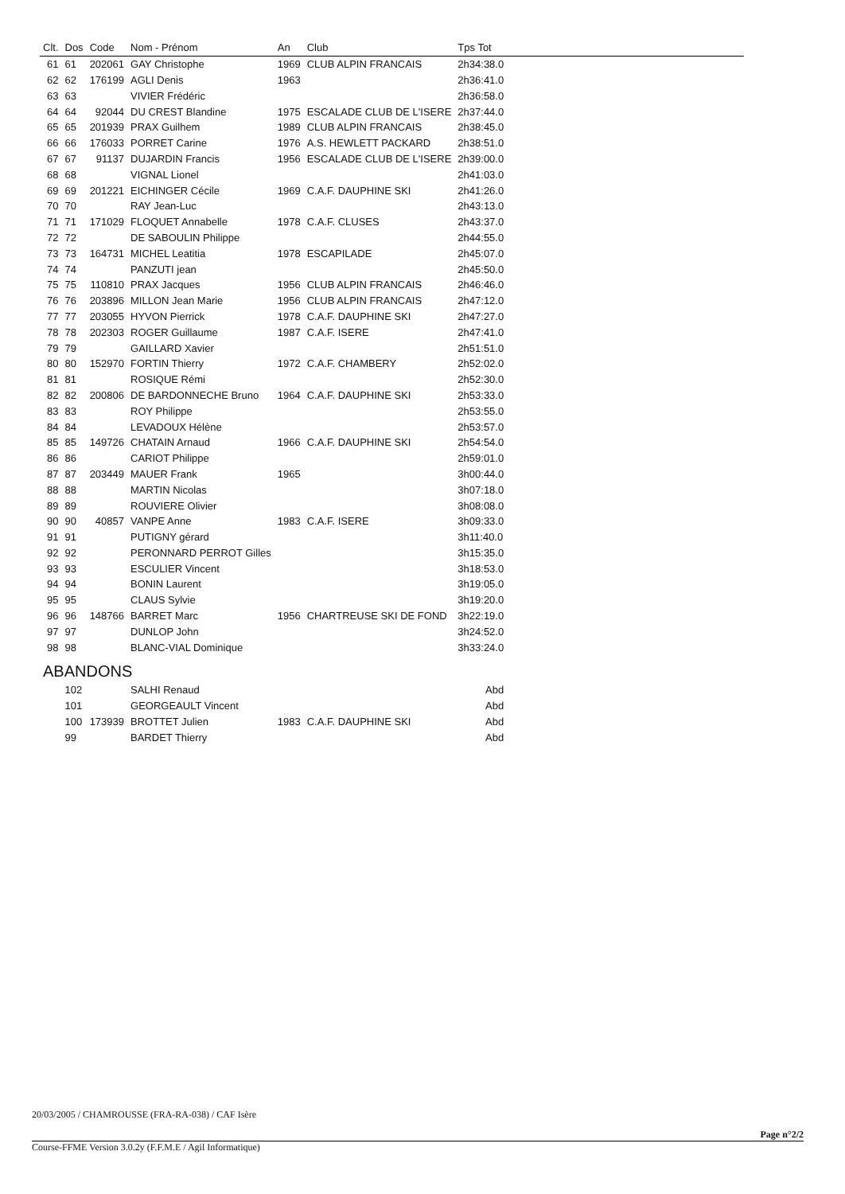| Clt. | Dos | Code | Nom - Prénom | An | Club | Tps Tot | |
| --- | --- | --- | --- | --- | --- | --- | --- |
| 61 | 61 | 202061 | GAY Christophe | 1969 | CLUB ALPIN FRANCAIS | 2h34:38.0 | |
| 62 | 62 | 176199 | AGLI Denis | 1963 | | 2h36:41.0 | |
| 63 | 63 | | VIVIER Frédéric | | | 2h36:58.0 | |
| 64 | 64 | 92044 | DU CREST Blandine | 1975 | ESCALADE CLUB DE L'ISERE | 2h37:44.0 | |
| 65 | 65 | 201939 | PRAX Guilhem | 1989 | CLUB ALPIN FRANCAIS | 2h38:45.0 | |
| 66 | 66 | 176033 | PORRET Carine | 1976 | A.S. HEWLETT PACKARD | 2h38:51.0 | |
| 67 | 67 | 91137 | DUJARDIN Francis | 1956 | ESCALADE CLUB DE L'ISERE | 2h39:00.0 | |
| 68 | 68 | | VIGNAL Lionel | | | 2h41:03.0 | |
| 69 | 69 | 201221 | EICHINGER Cécile | 1969 | C.A.F. DAUPHINE SKI | 2h41:26.0 | |
| 70 | 70 | | RAY Jean-Luc | | | 2h43:13.0 | |
| 71 | 71 | 171029 | FLOQUET Annabelle | 1978 | C.A.F. CLUSES | 2h43:37.0 | |
| 72 | 72 | | DE SABOULIN Philippe | | | 2h44:55.0 | |
| 73 | 73 | 164731 | MICHEL Leatitia | 1978 | ESCAPILADE | 2h45:07.0 | |
| 74 | 74 | | PANZUTI jean | | | 2h45:50.0 | |
| 75 | 75 | 110810 | PRAX Jacques | 1956 | CLUB ALPIN FRANCAIS | 2h46:46.0 | |
| 76 | 76 | 203896 | MILLON Jean Marie | 1956 | CLUB ALPIN FRANCAIS | 2h47:12.0 | |
| 77 | 77 | 203055 | HYVON Pierrick | 1978 | C.A.F. DAUPHINE SKI | 2h47:27.0 | |
| 78 | 78 | 202303 | ROGER Guillaume | 1987 | C.A.F. ISERE | 2h47:41.0 | |
| 79 | 79 | | GAILLARD Xavier | | | 2h51:51.0 | |
| 80 | 80 | 152970 | FORTIN Thierry | 1972 | C.A.F. CHAMBERY | 2h52:02.0 | |
| 81 | 81 | | ROSIQUE Rémi | | | 2h52:30.0 | |
| 82 | 82 | 200806 | DE BARDONNECHE Bruno | 1964 | C.A.F. DAUPHINE SKI | 2h53:33.0 | |
| 83 | 83 | | ROY Philippe | | | 2h53:55.0 | |
| 84 | 84 | | LEVADOUX Hélène | | | 2h53:57.0 | |
| 85 | 85 | 149726 | CHATAIN Arnaud | 1966 | C.A.F. DAUPHINE SKI | 2h54:54.0 | |
| 86 | 86 | | CARIOT Philippe | | | 2h59:01.0 | |
| 87 | 87 | 203449 | MAUER Frank | 1965 | | 3h00:44.0 | |
| 88 | 88 | | MARTIN Nicolas | | | 3h07:18.0 | |
| 89 | 89 | | ROUVIERE Olivier | | | 3h08:08.0 | |
| 90 | 90 | 40857 | VANPE Anne | 1983 | C.A.F. ISERE | 3h09:33.0 | |
| 91 | 91 | | PUTIGNY gérard | | | 3h11:40.0 | |
| 92 | 92 | | PERONNARD PERROT Gilles | | | 3h15:35.0 | |
| 93 | 93 | | ESCULIER Vincent | | | 3h18:53.0 | |
| 94 | 94 | | BONIN Laurent | | | 3h19:05.0 | |
| 95 | 95 | | CLAUS Sylvie | | | 3h19:20.0 | |
| 96 | 96 | 148766 | BARRET Marc | 1956 | CHARTREUSE SKI DE FOND | 3h22:19.0 | |
| 97 | 97 | | DUNLOP John | | | 3h24:52.0 | |
| 98 | 98 | | BLANC-VIAL Dominique | | | 3h33:24.0 | |
| ABANDONS | | | | | | | |
| | 102 | | SALHI Renaud | | | Abd | |
| | 101 | | GEORGEAULT Vincent | | | Abd | |
| | 100 | 173939 | BROTTET Julien | 1983 | C.A.F. DAUPHINE SKI | Abd | |
| | 99 | | BARDET Thierry | | | Abd | |
20/03/2005 / CHAMROUSSE (FRA-RA-038) / CAF Isère
Page n°2/2
Course-FFME Version 3.0.2y (F.F.M.E / Agil Informatique)